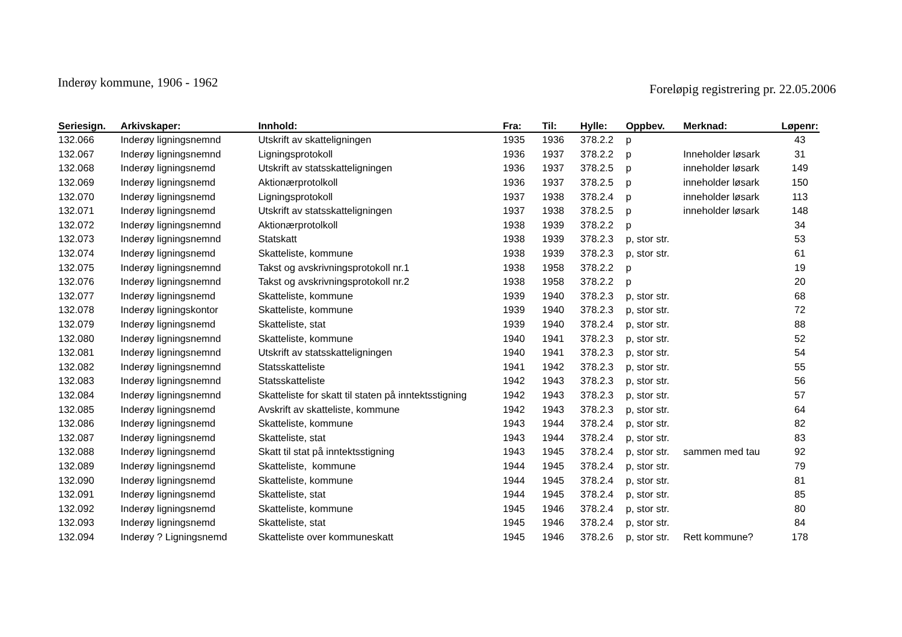Inderøy kommune, 1906 - 1962
Foreløpig registrering pr. 22.05.2006
| Seriesign. | Arkivskaper: | Innhold: | Fra: | Til: | Hylle: | Oppbev. | Merknad: | Løpenr: |
| --- | --- | --- | --- | --- | --- | --- | --- | --- |
| 132.066 | Inderøy ligningsnemnd | Utskrift av skatteligningen | 1935 | 1936 | 378.2.2 | p | | 43 |
| 132.067 | Inderøy ligningsnemnd | Ligningsprotokoll | 1936 | 1937 | 378.2.2 | p | Inneholder løsark | 31 |
| 132.068 | Inderøy ligningsnemd | Utskrift av statsskatteligningen | 1936 | 1937 | 378.2.5 | p | inneholder løsark | 149 |
| 132.069 | Inderøy ligningsnemd | Aktionærprotolkoll | 1936 | 1937 | 378.2.5 | p | inneholder løsark | 150 |
| 132.070 | Inderøy ligningsnemd | Ligningsprotokoll | 1937 | 1938 | 378.2.4 | p | inneholder løsark | 113 |
| 132.071 | Inderøy ligningsnemd | Utskrift av statsskatteligningen | 1937 | 1938 | 378.2.5 | p | inneholder løsark | 148 |
| 132.072 | Inderøy ligningsnemnd | Aktionærprotolkoll | 1938 | 1939 | 378.2.2 | p | | 34 |
| 132.073 | Inderøy ligningsnemnd | Statskatt | 1938 | 1939 | 378.2.3 | p, stor str. | | 53 |
| 132.074 | Inderøy ligningsnemd | Skatteliste, kommune | 1938 | 1939 | 378.2.3 | p, stor str. | | 61 |
| 132.075 | Inderøy ligningsnemnd | Takst og avskrivningsprotokoll nr.1 | 1938 | 1958 | 378.2.2 | p | | 19 |
| 132.076 | Inderøy ligningsnemnd | Takst og avskrivningsprotokoll nr.2 | 1938 | 1958 | 378.2.2 | p | | 20 |
| 132.077 | Inderøy ligningsnemd | Skatteliste, kommune | 1939 | 1940 | 378.2.3 | p, stor str. | | 68 |
| 132.078 | Inderøy ligningskontor | Skatteliste, kommune | 1939 | 1940 | 378.2.3 | p, stor str. | | 72 |
| 132.079 | Inderøy ligningsnemd | Skatteliste, stat | 1939 | 1940 | 378.2.4 | p, stor str. | | 88 |
| 132.080 | Inderøy ligningsnemnd | Skatteliste, kommune | 1940 | 1941 | 378.2.3 | p, stor str. | | 52 |
| 132.081 | Inderøy ligningsnemnd | Utskrift av statsskatteligningen | 1940 | 1941 | 378.2.3 | p, stor str. | | 54 |
| 132.082 | Inderøy ligningsnemnd | Statsskatteliste | 1941 | 1942 | 378.2.3 | p, stor str. | | 55 |
| 132.083 | Inderøy ligningsnemnd | Statsskatteliste | 1942 | 1943 | 378.2.3 | p, stor str. | | 56 |
| 132.084 | Inderøy ligningsnemnd | Skatteliste for skatt til staten på inntektsstigning | 1942 | 1943 | 378.2.3 | p, stor str. | | 57 |
| 132.085 | Inderøy ligningsnemd | Avskrift av skatteliste, kommune | 1942 | 1943 | 378.2.3 | p, stor str. | | 64 |
| 132.086 | Inderøy ligningsnemd | Skatteliste, kommune | 1943 | 1944 | 378.2.4 | p, stor str. | | 82 |
| 132.087 | Inderøy ligningsnemd | Skatteliste, stat | 1943 | 1944 | 378.2.4 | p, stor str. | | 83 |
| 132.088 | Inderøy ligningsnemd | Skatt til stat på inntektsstigning | 1943 | 1945 | 378.2.4 | p, stor str. | sammen med tau | 92 |
| 132.089 | Inderøy ligningsnemd | Skatteliste, kommune | 1944 | 1945 | 378.2.4 | p, stor str. | | 79 |
| 132.090 | Inderøy ligningsnemd | Skatteliste, kommune | 1944 | 1945 | 378.2.4 | p, stor str. | | 81 |
| 132.091 | Inderøy ligningsnemd | Skatteliste, stat | 1944 | 1945 | 378.2.4 | p, stor str. | | 85 |
| 132.092 | Inderøy ligningsnemd | Skatteliste, kommune | 1945 | 1946 | 378.2.4 | p, stor str. | | 80 |
| 132.093 | Inderøy ligningsnemd | Skatteliste, stat | 1945 | 1946 | 378.2.4 | p, stor str. | | 84 |
| 132.094 | Inderøy ? Ligningsnemd | Skatteliste over kommuneskatt | 1945 | 1946 | 378.2.6 | p, stor str. | Rett kommune? | 178 |